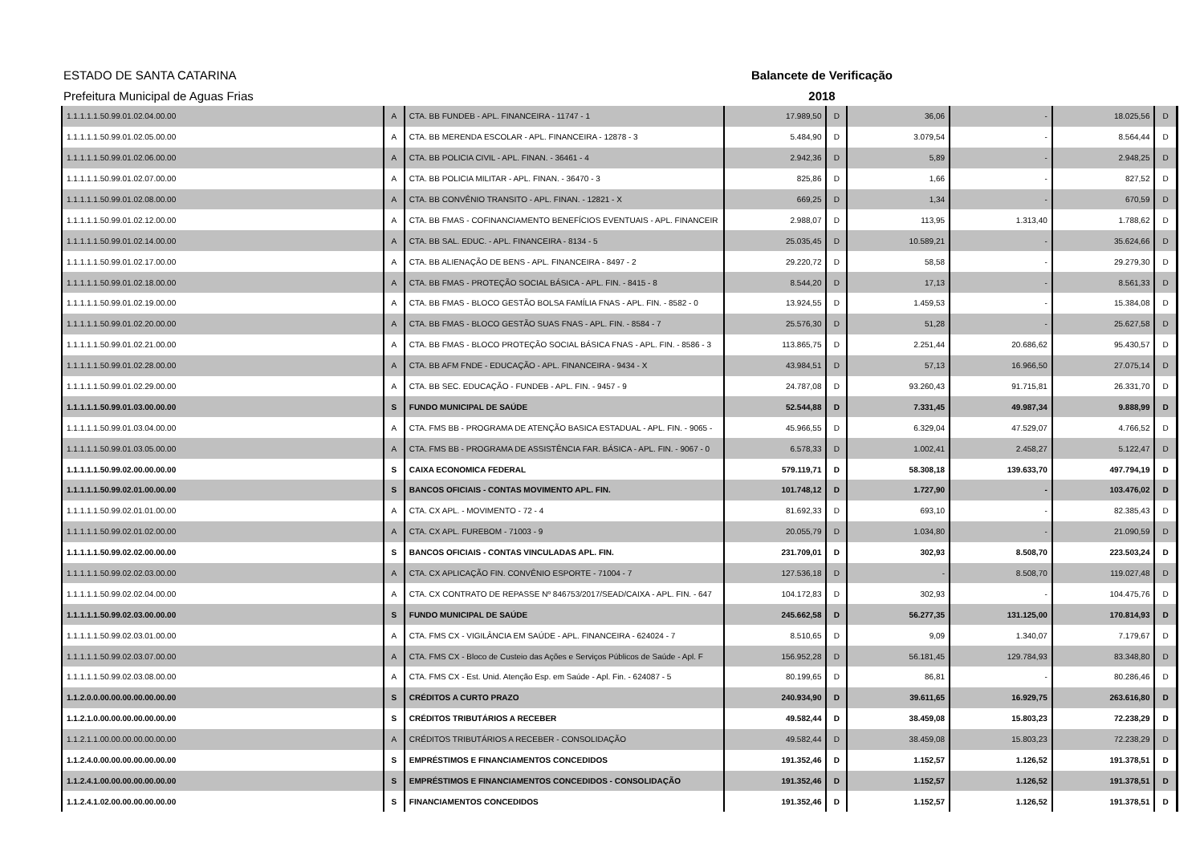ESTADO DE SANTA CATARINA Balancete de Verificação
Prefeitura Municipal de Aguas Frias 2018
| 1.1.1.1.1.50.99.01.02.04.00.00 | A | CTA. BB FUNDEB - APL. FINANCEIRA - 11747 - 1 | 17.989,50 | D | 36,06 | - | 18.025,56 | D |
| 1.1.1.1.1.50.99.01.02.05.00.00 | A | CTA. BB MERENDA ESCOLAR - APL. FINANCEIRA - 12878 - 3 | 5.484,90 | D | 3.079,54 | - | 8.564,44 | D |
| 1.1.1.1.1.50.99.01.02.06.00.00 | A | CTA. BB POLICIA CIVIL - APL. FINAN. - 36461 - 4 | 2.942,36 | D | 5,89 | - | 2.948,25 | D |
| 1.1.1.1.1.50.99.01.02.07.00.00 | A | CTA. BB POLICIA MILITAR - APL. FINAN. - 36470 - 3 | 825,86 | D | 1,66 | - | 827,52 | D |
| 1.1.1.1.1.50.99.01.02.08.00.00 | A | CTA. BB CONVÊNIO TRANSITO - APL. FINAN. - 12821 - X | 669,25 | D | 1,34 | - | 670,59 | D |
| 1.1.1.1.1.50.99.01.02.12.00.00 | A | CTA. BB FMAS - COFINANCIAMENTO BENEFÍCIOS EVENTUAIS - APL. FINANCEIR | 2.988,07 | D | 113,95 | 1.313,40 | 1.788,62 | D |
| 1.1.1.1.1.50.99.01.02.14.00.00 | A | CTA. BB SAL. EDUC. - APL. FINANCEIRA - 8134 - 5 | 25.035,45 | D | 10.589,21 | - | 35.624,66 | D |
| 1.1.1.1.1.50.99.01.02.17.00.00 | A | CTA. BB ALIENAÇÃO DE BENS - APL. FINANCEIRA - 8497 - 2 | 29.220,72 | D | 58,58 | - | 29.279,30 | D |
| 1.1.1.1.1.50.99.01.02.18.00.00 | A | CTA. BB FMAS - PROTEÇÃO SOCIAL BÁSICA - APL. FIN. - 8415 - 8 | 8.544,20 | D | 17,13 | - | 8.561,33 | D |
| 1.1.1.1.1.50.99.01.02.19.00.00 | A | CTA. BB FMAS - BLOCO GESTÃO BOLSA FAMÍLIA FNAS - APL. FIN. - 8582 - 0 | 13.924,55 | D | 1.459,53 | - | 15.384,08 | D |
| 1.1.1.1.1.50.99.01.02.20.00.00 | A | CTA. BB FMAS - BLOCO GESTÃO SUAS FNAS - APL. FIN. - 8584 - 7 | 25.576,30 | D | 51,28 | - | 25.627,58 | D |
| 1.1.1.1.1.50.99.01.02.21.00.00 | A | CTA. BB FMAS - BLOCO PROTEÇÃO SOCIAL BÁSICA FNAS - APL. FIN. - 8586 - 3 | 113.865,75 | D | 2.251,44 | 20.686,62 | 95.430,57 | D |
| 1.1.1.1.1.50.99.01.02.28.00.00 | A | CTA. BB AFM FNDE - EDUCAÇÃO - APL. FINANCEIRA - 9434 - X | 43.984,51 | D | 57,13 | 16.966,50 | 27.075,14 | D |
| 1.1.1.1.1.50.99.01.02.29.00.00 | A | CTA. BB SEC. EDUCAÇÃO - FUNDEB - APL. FIN. - 9457 - 9 | 24.787,08 | D | 93.260,43 | 91.715,81 | 26.331,70 | D |
| 1.1.1.1.1.50.99.01.03.00.00.00 | S | FUNDO MUNICIPAL DE SAÚDE | 52.544,88 | D | 7.331,45 | 49.987,34 | 9.888,99 | D |
| 1.1.1.1.1.50.99.01.03.04.00.00 | A | CTA. FMS BB - PROGRAMA DE ATENÇÃO BASICA ESTADUAL - APL. FIN. - 9065 - | 45.966,55 | D | 6.329,04 | 47.529,07 | 4.766,52 | D |
| 1.1.1.1.1.50.99.01.03.05.00.00 | A | CTA. FMS BB - PROGRAMA DE ASSISTÊNCIA FAR. BÁSICA - APL. FIN. - 9067 - 0 | 6.578,33 | D | 1.002,41 | 2.458,27 | 5.122,47 | D |
| 1.1.1.1.1.50.99.02.00.00.00.00 | S | CAIXA ECONOMICA FEDERAL | 579.119,71 | D | 58.308,18 | 139.633,70 | 497.794,19 | D |
| 1.1.1.1.1.50.99.02.01.00.00.00 | S | BANCOS OFICIAIS - CONTAS MOVIMENTO APL. FIN. | 101.748,12 | D | 1.727,90 | - | 103.476,02 | D |
| 1.1.1.1.1.50.99.02.01.01.00.00 | A | CTA. CX APL. - MOVIMENTO - 72 - 4 | 81.692,33 | D | 693,10 | - | 82.385,43 | D |
| 1.1.1.1.1.50.99.02.01.02.00.00 | A | CTA. CX APL. FUREBOM - 71003 - 9 | 20.055,79 | D | 1.034,80 | - | 21.090,59 | D |
| 1.1.1.1.1.50.99.02.02.00.00.00 | S | BANCOS OFICIAIS - CONTAS VINCULADAS APL. FIN. | 231.709,01 | D | 302,93 | 8.508,70 | 223.503,24 | D |
| 1.1.1.1.1.50.99.02.02.03.00.00 | A | CTA. CX APLICAÇÃO FIN. CONVÊNIO ESPORTE - 71004 - 7 | 127.536,18 | D | - | 8.508,70 | 119.027,48 | D |
| 1.1.1.1.1.50.99.02.02.04.00.00 | A | CTA. CX CONTRATO DE REPASSE Nº 846753/2017/SEAD/CAIXA - APL. FIN. - 647 | 104.172,83 | D | 302,93 | - | 104.475,76 | D |
| 1.1.1.1.1.50.99.02.03.00.00.00 | S | FUNDO MUNICIPAL DE SAÚDE | 245.662,58 | D | 56.277,35 | 131.125,00 | 170.814,93 | D |
| 1.1.1.1.1.50.99.02.03.01.00.00 | A | CTA. FMS CX - VIGILÂNCIA EM SAÚDE - APL. FINANCEIRA - 624024 - 7 | 8.510,65 | D | 9,09 | 1.340,07 | 7.179,67 | D |
| 1.1.1.1.1.50.99.02.03.07.00.00 | A | CTA. FMS CX - Bloco de Custeio das Ações e Serviços Públicos de Saúde - Apl. F | 156.952,28 | D | 56.181,45 | 129.784,93 | 83.348,80 | D |
| 1.1.1.1.1.50.99.02.03.08.00.00 | A | CTA. FMS CX - Est. Unid. Atenção Esp. em Saúde - Apl. Fin. - 624087 - 5 | 80.199,65 | D | 86,81 | - | 80.286,46 | D |
| 1.1.2.0.0.00.00.00.00.00.00.00 | S | CRÉDITOS A CURTO PRAZO | 240.934,90 | D | 39.611,65 | 16.929,75 | 263.616,80 | D |
| 1.1.2.1.0.00.00.00.00.00.00.00 | S | CRÉDITOS TRIBUTÁRIOS A RECEBER | 49.582,44 | D | 38.459,08 | 15.803,23 | 72.238,29 | D |
| 1.1.2.1.1.00.00.00.00.00.00.00 | A | CRÉDITOS TRIBUTÁRIOS A RECEBER - CONSOLIDAÇÃO | 49.582,44 | D | 38.459,08 | 15.803,23 | 72.238,29 | D |
| 1.1.2.4.0.00.00.00.00.00.00.00 | S | EMPRÉSTIMOS E FINANCIAMENTOS CONCEDIDOS | 191.352,46 | D | 1.152,57 | 1.126,52 | 191.378,51 | D |
| 1.1.2.4.1.00.00.00.00.00.00.00 | S | EMPRÉSTIMOS E FINANCIAMENTOS CONCEDIDOS - CONSOLIDAÇÃO | 191.352,46 | D | 1.152,57 | 1.126,52 | 191.378,51 | D |
| 1.1.2.4.1.02.00.00.00.00.00.00 | S | FINANCIAMENTOS CONCEDIDOS | 191.352,46 | D | 1.152,57 | 1.126,52 | 191.378,51 | D |